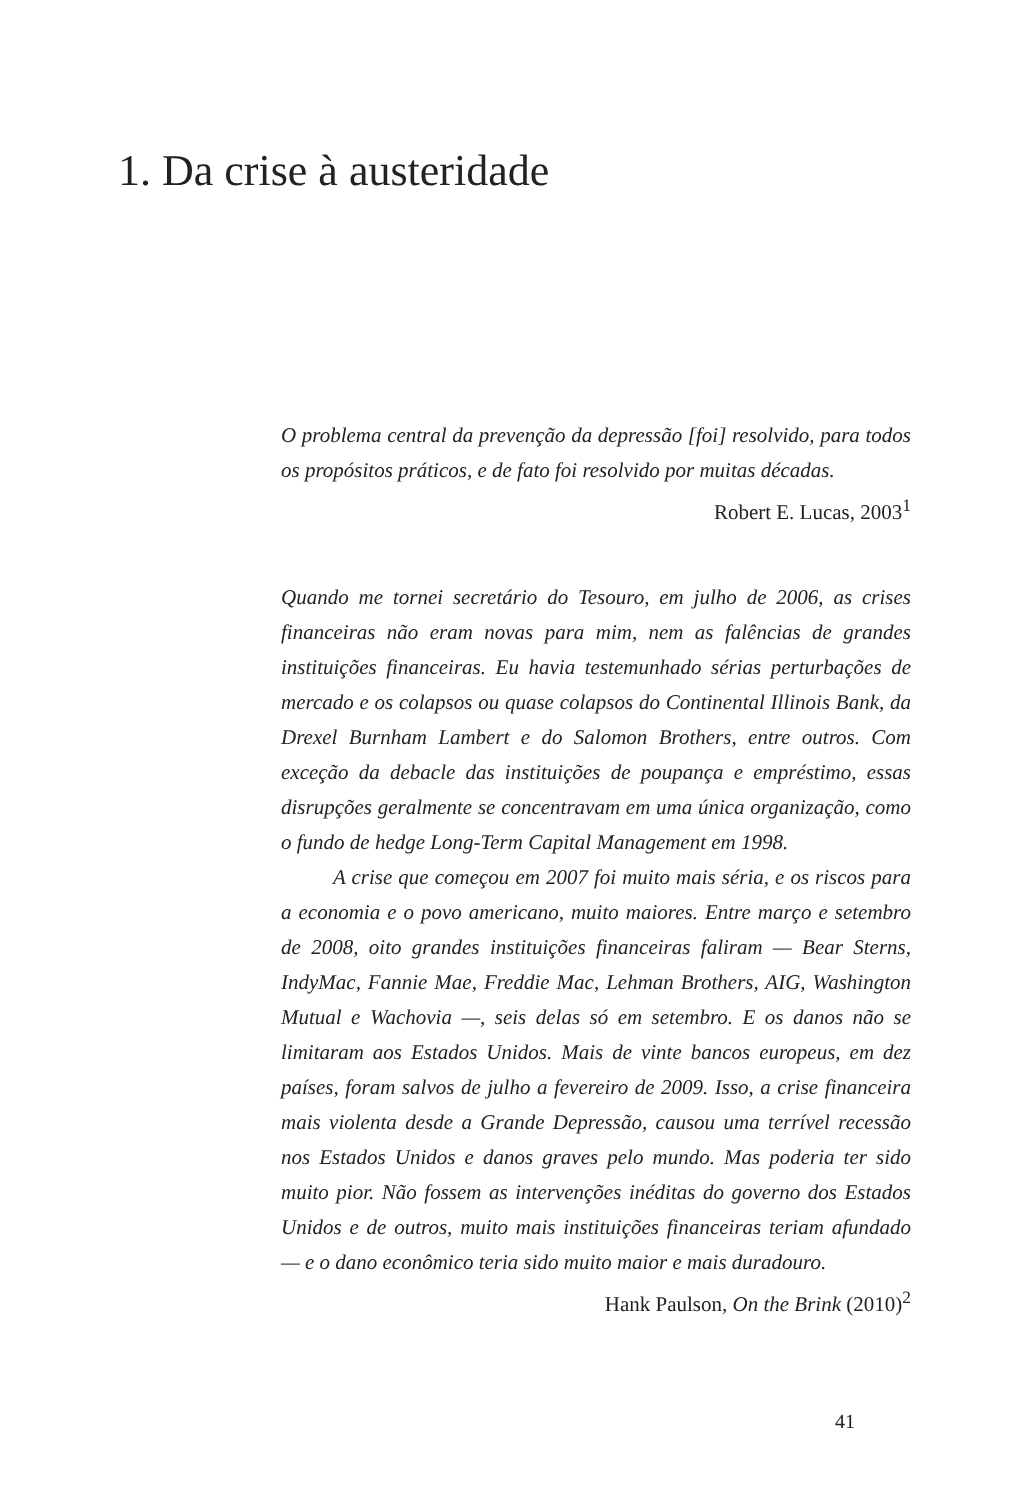1. Da crise à austeridade
O problema central da prevenção da depressão [foi] resolvido, para todos os propósitos práticos, e de fato foi resolvido por muitas décadas.
Robert E. Lucas, 2003<sup>1</sup>
Quando me tornei secretário do Tesouro, em julho de 2006, as crises financeiras não eram novas para mim, nem as falências de grandes instituições financeiras. Eu havia testemunhado sérias perturbações de mercado e os colapsos ou quase colapsos do Continental Illinois Bank, da Drexel Burnham Lambert e do Salomon Brothers, entre outros. Com exceção da debacle das instituições de poupança e empréstimo, essas disrupções geralmente se concentravam em uma única organização, como o fundo de hedge Long-Term Capital Management em 1998.
A crise que começou em 2007 foi muito mais séria, e os riscos para a economia e o povo americano, muito maiores. Entre março e setembro de 2008, oito grandes instituições financeiras faliram — Bear Sterns, IndyMac, Fannie Mae, Freddie Mac, Lehman Brothers, AIG, Washington Mutual e Wachovia —, seis delas só em setembro. E os danos não se limitaram aos Estados Unidos. Mais de vinte bancos europeus, em dez países, foram salvos de julho a fevereiro de 2009. Isso, a crise financeira mais violenta desde a Grande Depressão, causou uma terrível recessão nos Estados Unidos e danos graves pelo mundo. Mas poderia ter sido muito pior. Não fossem as intervenções inéditas do governo dos Estados Unidos e de outros, muito mais instituições financeiras teriam afundado — e o dano econômico teria sido muito maior e mais duradouro.
Hank Paulson, On the Brink (2010)<sup>2</sup>
41